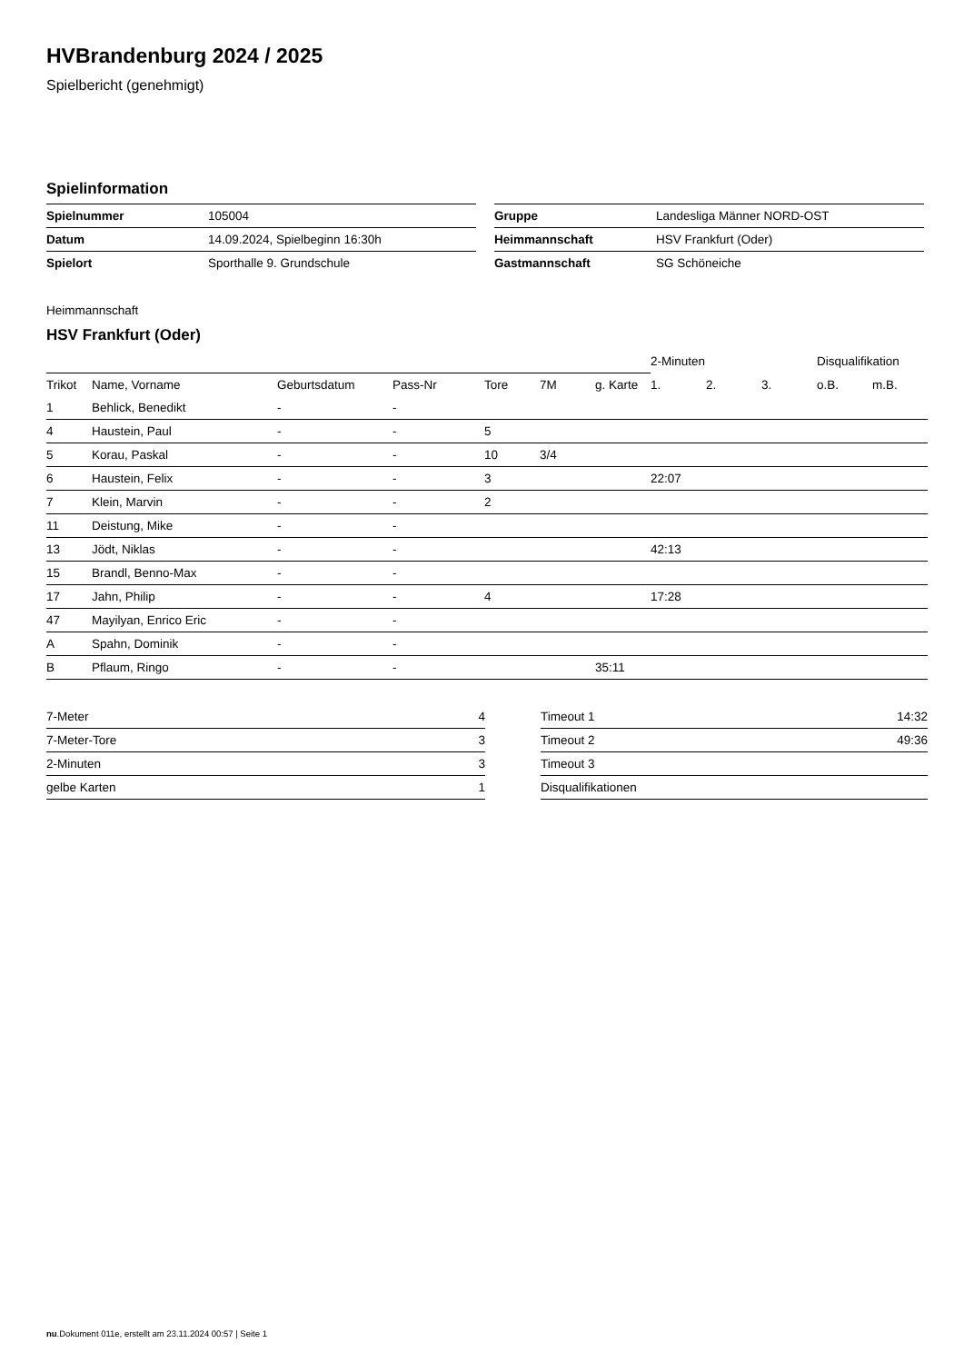HVBrandenburg 2024 / 2025
Spielbericht (genehmigt)
Spielinformation
| Spielnummer | 105004 |
| Datum | 14.09.2024, Spielbeginn 16:30h |
| Spielort | Sporthalle 9. Grundschule |
| Gruppe | Landesliga Männer NORD-OST |
| Heimmannschaft | HSV Frankfurt (Oder) |
| Gastmannschaft | SG Schöneiche |
Heimmannschaft
HSV Frankfurt (Oder)
| | | | | | | | 2-Minuten | | | Disqualifikation | |
| Trikot | Name, Vorname | Geburtsdatum | Pass-Nr | Tore | 7M | g. Karte | 1. | 2. | 3. | o.B. | m.B. |
| 1 | Behlick, Benedikt | - | - | | | | | | | | |
| 4 | Haustein, Paul | - | - | 5 | | | | | | | |
| 5 | Korau, Paskal | - | - | 10 | 3/4 | | | | | | |
| 6 | Haustein, Felix | - | - | 3 | | | 22:07 | | | | |
| 7 | Klein, Marvin | - | - | 2 | | | | | | | |
| 11 | Deistung, Mike | - | - | | | | | | | | |
| 13 | Jödt, Niklas | - | - | | | | 42:13 | | | | |
| 15 | Brandl, Benno-Max | - | - | | | | | | | | |
| 17 | Jahn, Philip | - | - | 4 | | | 17:28 | | | | |
| 47 | Mayilyan, Enrico Eric | - | - | | | | | | | | |
| A | Spahn, Dominik | - | - | | | | | | | | |
| B | Pflaum, Ringo | - | - | | | 35:11 | | | | | |
| 7-Meter | 4 |
| 7-Meter-Tore | 3 |
| 2-Minuten | 3 |
| gelbe Karten | 1 |
| Timeout 1 | 14:32 |
| Timeout 2 | 49:36 |
| Timeout 3 | |
| Disqualifikationen | |
nu.Dokument 011e, erstellt am 23.11.2024 00:57 | Seite 1